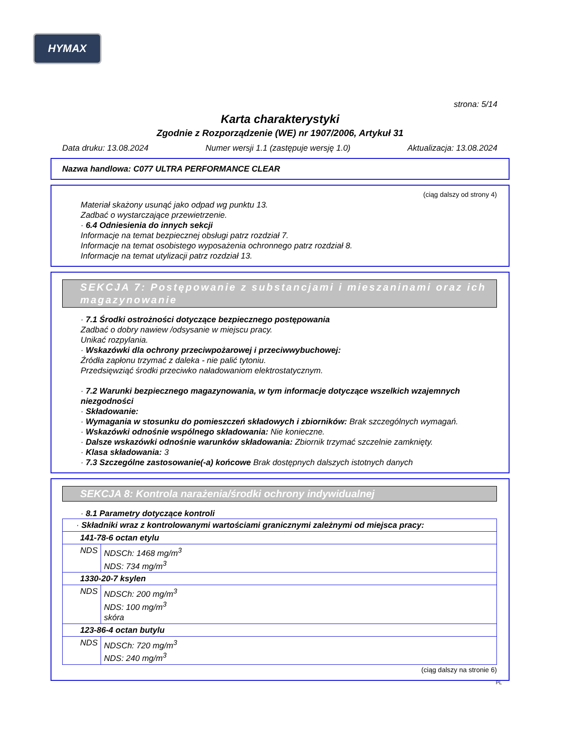HYMAX
strona: 5/14
Karta charakterystyki
Zgodnie z Rozporządzenie (WE) nr 1907/2006, Artykuł 31
Data druku: 13.08.2024 Numer wersji 1.1 (zastępuje wersję 1.0) Aktualizacja: 13.08.2024
Nazwa handlowa: C077 ULTRA PERFORMANCE CLEAR
(ciąg dalszy od strony 4)
Materiał skażony usunąć jako odpad wg punktu 13.
Zadbać o wystarczające przewietrzenie.
· 6.4 Odniesienia do innych sekcji
Informacje na temat bezpiecznej obsługi patrz rozdział 7.
Informacje na temat osobistego wyposażenia ochronnego patrz rozdział 8.
Informacje na temat utylizacji patrz rozdział 13.
SEKCJA 7: Postępowanie z substancjami i mieszaninami oraz ich magazynowanie
· 7.1 Środki ostrożności dotyczące bezpiecznego postępowania
Zadbać o dobry nawiew /odsysanie w miejscu pracy.
Unikać rozpylania.
· Wskazówki dla ochrony przeciwpożarowej i przeciwwybuchowej:
Źródła zapłonu trzymać z daleka - nie palić tytoniu.
Przedsięwziąć środki przeciwko naładowaniom elektrostatycznym.
· 7.2 Warunki bezpiecznego magazynowania, w tym informacje dotyczące wszelkich wzajemnych niezgodności
· Składowanie:
· Wymagania w stosunku do pomieszczeń składowych i zbiorników: Brak szczególnych wymagań.
· Wskazówki odnośnie wspólnego składowania: Nie konieczne.
· Dalsze wskazówki odnośnie warunków składowania: Zbiornik trzymać szczelnie zamknięty.
· Klasa składowania: 3
· 7.3 Szczególne zastosowanie(-a) końcowe Brak dostępnych dalszych istotnych danych
SEKCJA 8: Kontrola narażenia/środki ochrony indywidualnej
· 8.1 Parametry dotyczące kontroli
| · Składniki wraz z kontrolowanymi wartościami granicznymi zależnymi od miejsca pracy: | |
| 141-78-6 octan etylu | |
| NDS | NDSCh: 1468 mg/m<sup>3</sup> NDS: 734 mg/m<sup>3</sup> |
| 1330-20-7 ksylen | |
| NDS | NDSCh: 200 mg/m<sup>3</sup> NDS: 100 mg/m<sup>3</sup> skóra |
| 123-86-4 octan butylu | |
| NDS | NDSCh: 720 mg/m<sup>3</sup> NDS: 240 mg/m<sup>3</sup> |
(ciąg dalszy na stronie 6)
PL